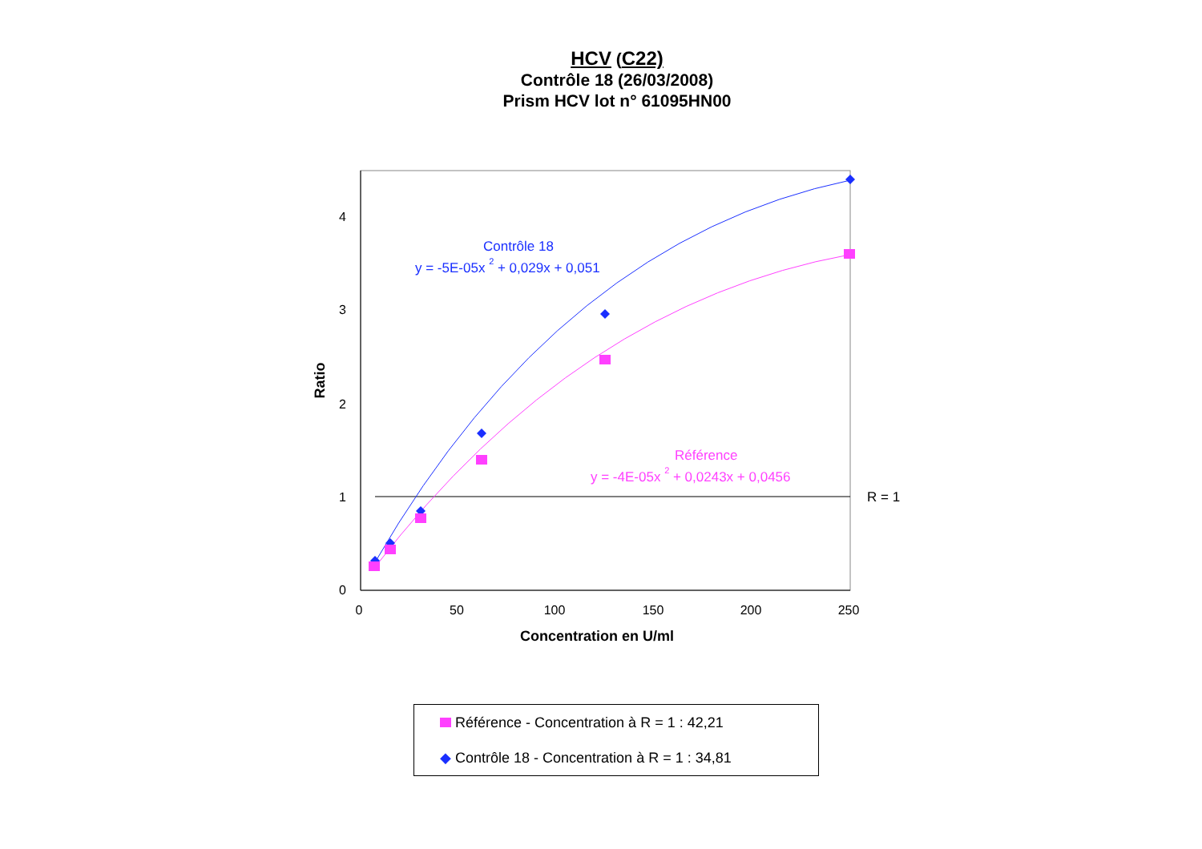HCV (C22)
Contrôle 18 (26/03/2008)
Prism HCV lot n° 61095HN00
0
1
2
3
4
0
50
100
150
200
250
Concentration en U/ml
Ratio
R = 1
Contrôle 18
y = -5E-05x 2 + 0,029x + 0,051
Référence
y = -4E-05x 2 + 0,0243x + 0,0456
Référence - Concentration à R = 1 : 42,21
◆ Contrôle 18 - Concentration à R = 1 : 34,81